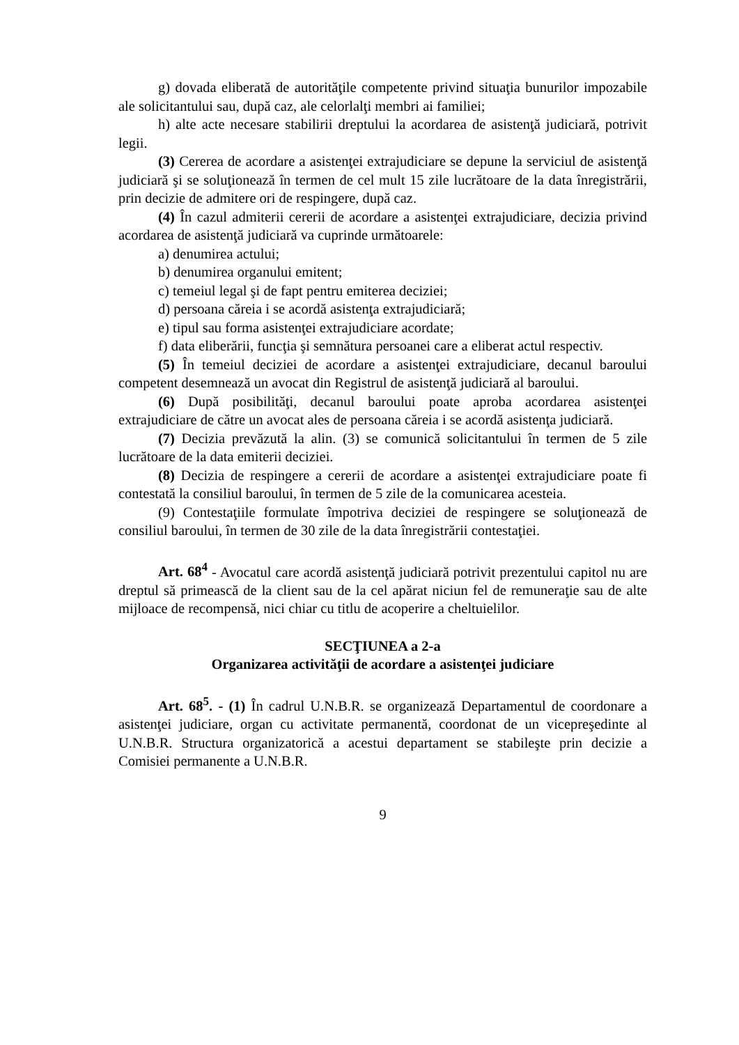g) dovada eliberată de autorităţile competente privind situaţia bunurilor impozabile ale solicitantului sau, după caz, ale celorlalţi membri ai familiei;
h) alte acte necesare stabilirii dreptului la acordarea de asistenţă judiciară, potrivit legii.
(3) Cererea de acordare a asistenţei extrajudiciare se depune la serviciul de asistenţă judiciară şi se soluţionează în termen de cel mult 15 zile lucrătoare de la data înregistrării, prin decizie de admitere ori de respingere, după caz.
(4) În cazul admiterii cererii de acordare a asistenţei extrajudiciare, decizia privind acordarea de asistenţă judiciară va cuprinde următoarele:
a) denumirea actului;
b) denumirea organului emitent;
c) temeiul legal şi de fapt pentru emiterea deciziei;
d) persoana căreia i se acordă asistenţa extrajudiciară;
e) tipul sau forma asistenţei extrajudiciare acordate;
f) data eliberării, funcţia şi semnătura persoanei care a eliberat actul respectiv.
(5) În temeiul deciziei de acordare a asistenţei extrajudiciare, decanul baroului competent desemnează un avocat din Registrul de asistenţă judiciară al baroului.
(6) După posibilităţi, decanul baroului poate aproba acordarea asistenţei extrajudiciare de către un avocat ales de persoana căreia i se acordă asistenţa judiciară.
(7) Decizia prevăzută la alin. (3) se comunică solicitantului în termen de 5 zile lucrătoare de la data emiterii deciziei.
(8) Decizia de respingere a cererii de acordare a asistenţei extrajudiciare poate fi contestată la consiliul baroului, în termen de 5 zile de la comunicarea acesteia.
(9) Contestaţiile formulate împotriva deciziei de respingere se soluţionează de consiliul baroului, în termen de 30 zile de la data înregistrării contestaţiei.
Art. 68<sup>4</sup> - Avocatul care acordă asistenţă judiciară potrivit prezentului capitol nu are dreptul să primească de la client sau de la cel apărat niciun fel de remuneraţie sau de alte mijloace de recompensă, nici chiar cu titlu de acoperire a cheltuielilor.
SECŢIUNEA a 2-a
Organizarea activităţii de acordare a asistenţei judiciare
Art. 68<sup>5</sup>. - (1) În cadrul U.N.B.R. se organizează Departamentul de coordonare a asistenţei judiciare, organ cu activitate permanentă, coordonat de un vicepreşedinte al U.N.B.R. Structura organizatorică a acestui departament se stabileşte prin decizie a Comisiei permanente a U.N.B.R.
9